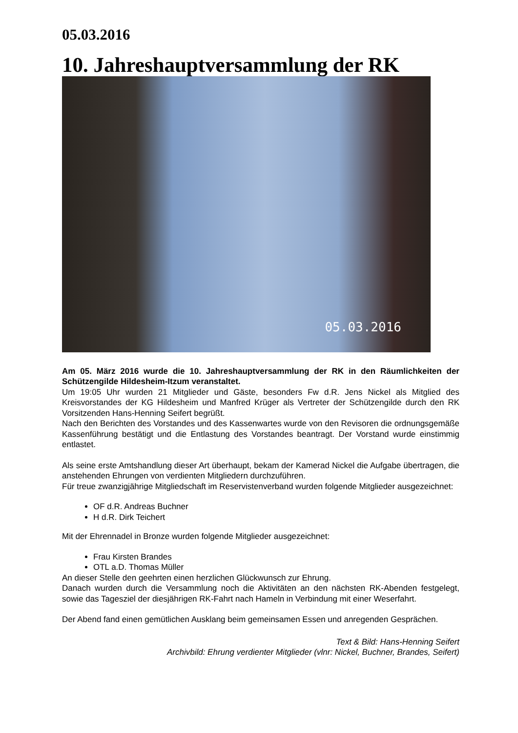05.03.2016
10. Jahreshauptversammlung der RK
05.03.2016
Am 05. März 2016 wurde die 10. Jahreshauptversammlung der RK in den Räumlichkeiten der Schützengilde Hildesheim-Itzum veranstaltet.
Um 19:05 Uhr wurden 21 Mitglieder und Gäste, besonders Fw d.R. Jens Nickel als Mitglied des Kreisvorstandes der KG Hildesheim und Manfred Krüger als Vertreter der Schützengilde durch den RK Vorsitzenden Hans-Henning Seifert begrüßt.
Nach den Berichten des Vorstandes und des Kassenwartes wurde von den Revisoren die ordnungsgemäße Kassenführung bestätigt und die Entlastung des Vorstandes beantragt. Der Vorstand wurde einstimmig entlastet.
Als seine erste Amtshandlung dieser Art überhaupt, bekam der Kamerad Nickel die Aufgabe übertragen, die anstehenden Ehrungen von verdienten Mitgliedern durchzuführen.
Für treue zwanzigjährige Mitgliedschaft im Reservistenverband wurden folgende Mitglieder ausgezeichnet:
OF d.R. Andreas Buchner
H d.R. Dirk Teichert
Mit der Ehrennadel in Bronze wurden folgende Mitglieder ausgezeichnet:
Frau Kirsten Brandes
OTL a.D. Thomas Müller
An dieser Stelle den geehrten einen herzlichen Glückwunsch zur Ehrung.
Danach wurden durch die Versammlung noch die Aktivitäten an den nächsten RK-Abenden festgelegt, sowie das Tagesziel der diesjährigen RK-Fahrt nach Hameln in Verbindung mit einer Weserfahrt.
Der Abend fand einen gemütlichen Ausklang beim gemeinsamen Essen und anregenden Gesprächen.
Text & Bild: Hans-Henning Seifert
Archivbild: Ehrung verdienter Mitglieder (vlnr: Nickel, Buchner, Brandes, Seifert)